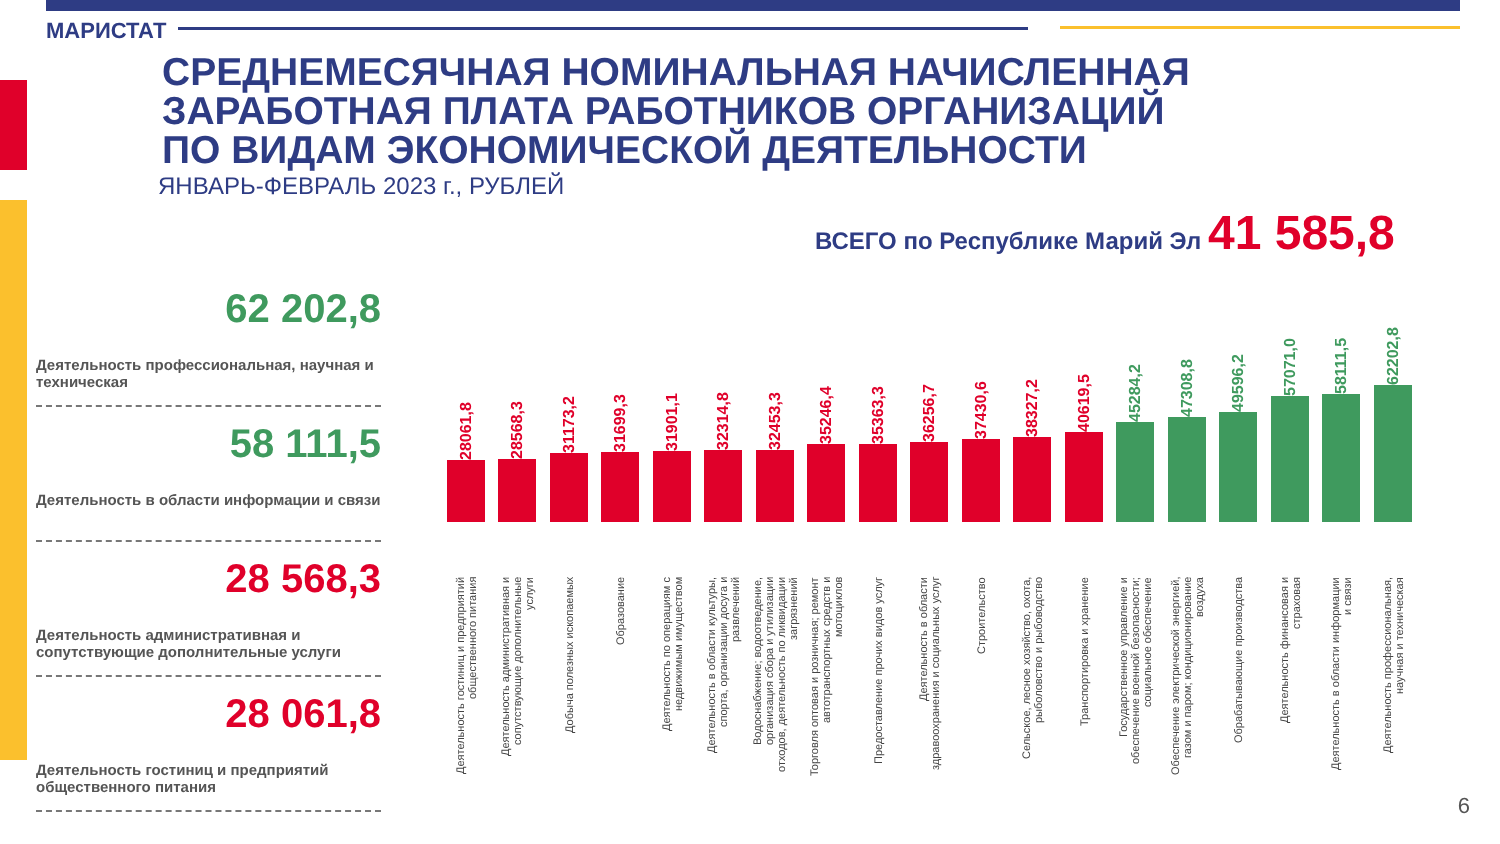МАРИСТАТ
СРЕДНЕМЕСЯЧНАЯ НОМИНАЛЬНАЯ НАЧИСЛЕННАЯ
ЗАРАБОТНАЯ ПЛАТА РАБОТНИКОВ ОРГАНИЗАЦИЙ
ПО ВИДАМ ЭКОНОМИЧЕСКОЙ ДЕЯТЕЛЬНОСТИ
ЯНВАРЬ-ФЕВРАЛЬ 2023 г., РУБЛЕЙ
ВСЕГО по Республике Марий Эл 41 585,8
62 202,8
Деятельность профессиональная, научная и техническая
58 111,5
Деятельность в области информации и связи
28 568,3
Деятельность административная и сопутствующие дополнительные услуги
28 061,8
Деятельность гостиниц и предприятий общественного питания
28061,8
Деятельность гостиниц и предприятий общественного питания
28568,3
Деятельность административная и сопутствующие дополнительные услуги
31173,2
Добыча полезных ископаемых
31699,3
Образование
31901,1
Деятельность по операциям с недвижимым имуществом
32314,8
Деятельность в области культуры, спорта, организации досуга и развлечений
32453,3
Водоснабжение; водоотведение, организация сбора и утилизации отходов, деятельность по ликвидации загрязнений
35246,4
Торговля оптовая и розничная; ремонт автотранспортных средств и мотоциклов
35363,3
Предоставление прочих видов услуг
36256,7
Деятельность в области здравоохранения и социальных услуг
37430,6
Строительство
38327,2
Сельское, лесное хозяйство, охота, рыболовство и рыбоводство
40619,5
Транспортировка и хранение
45284,2
Государственное управление и обеспечение военной безопасности; социальное обеспечение
47308,8
Обеспечение электрической энергией, газом и паром; кондиционирование воздуха
49596,2
Обрабатывающие производства
57071,0
Деятельность финансовая и страховая
58111,5
Деятельность в области информации и связи
62202,8
Деятельность профессиональная, научная и техническая
6